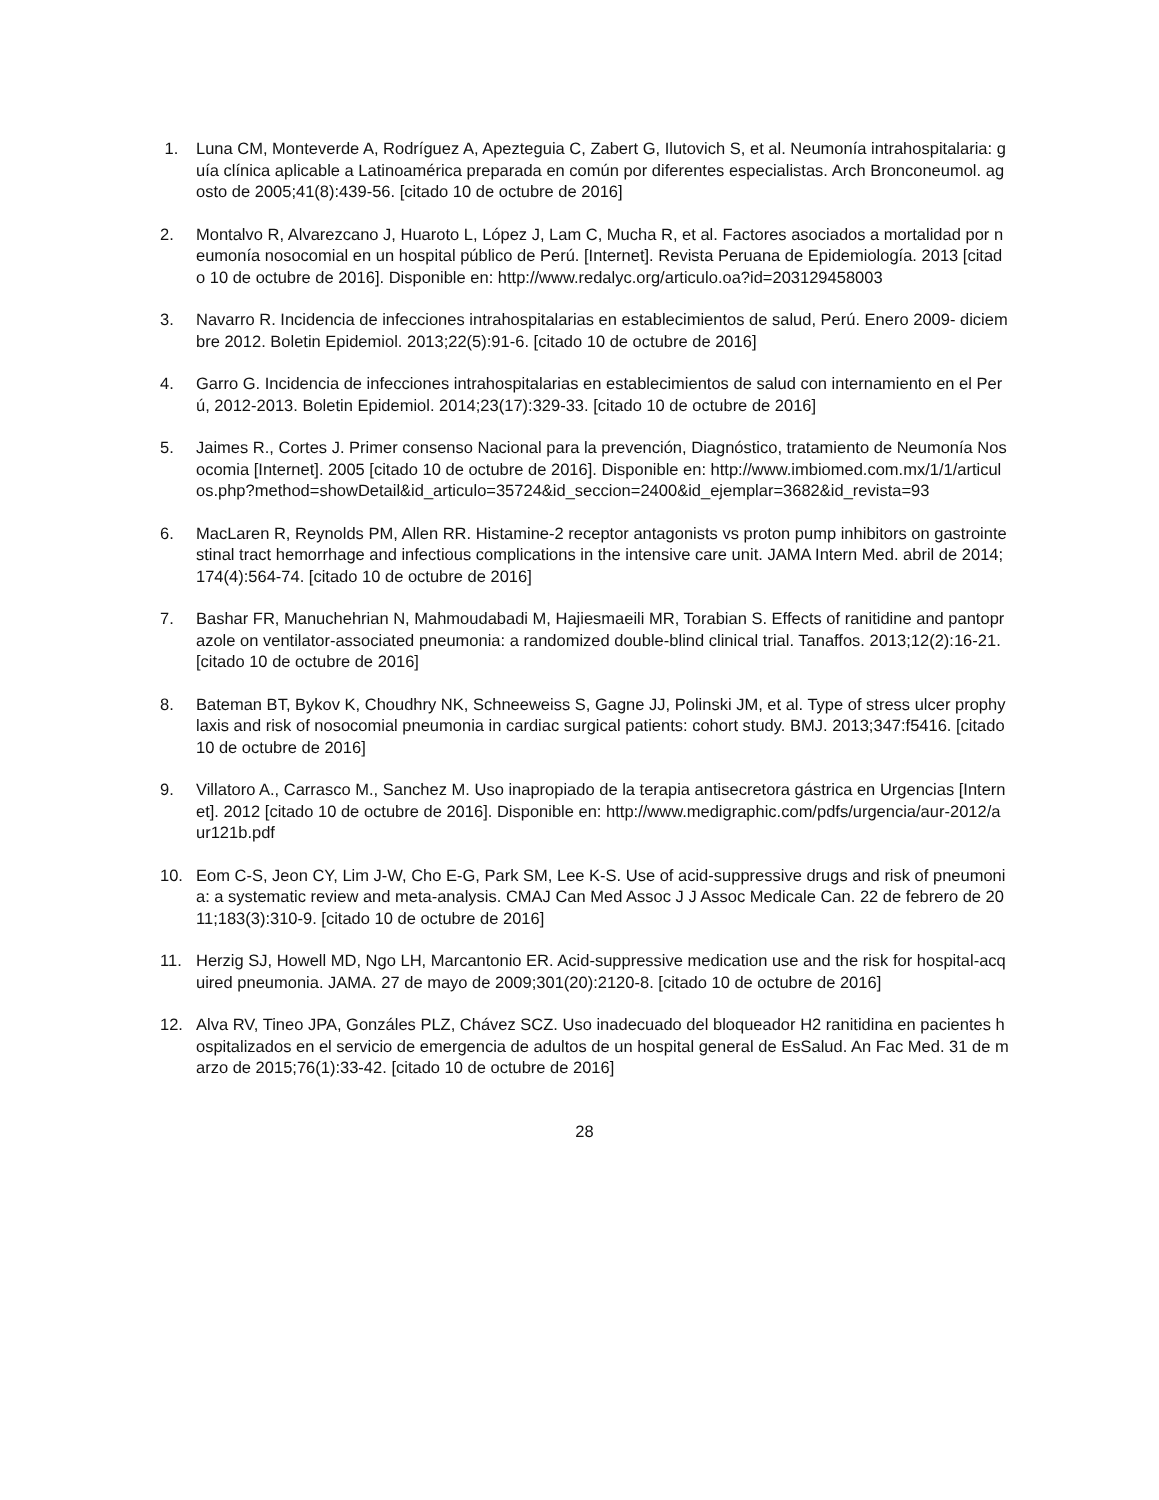1. Luna CM, Monteverde A, Rodríguez A, Apezteguia C, Zabert G, Ilutovich S, et al. Neumonía intrahospitalaria: guía clínica aplicable a Latinoamérica preparada en común por diferentes especialistas. Arch Bronconeumol. agosto de 2005;41(8):439-56. [citado 10 de octubre de 2016]
2. Montalvo R, Alvarezcano J, Huaroto L, López J, Lam C, Mucha R, et al. Factores asociados a mortalidad por neumonía nosocomial en un hospital público de Perú. [Internet]. Revista Peruana de Epidemiología. 2013 [citado 10 de octubre de 2016]. Disponible en: http://www.redalyc.org/articulo.oa?id=203129458003
3. Navarro R. Incidencia de infecciones intrahospitalarias en establecimientos de salud, Perú. Enero 2009- diciembre 2012. Boletin Epidemiol. 2013;22(5):91-6. [citado 10 de octubre de 2016]
4. Garro G. Incidencia de infecciones intrahospitalarias en establecimientos de salud con internamiento en el Perú, 2012-2013. Boletin Epidemiol. 2014;23(17):329-33. [citado 10 de octubre de 2016]
5. Jaimes R., Cortes J. Primer consenso Nacional para la prevención, Diagnóstico, tratamiento de Neumonía Nosocomia [Internet]. 2005 [citado 10 de octubre de 2016]. Disponible en: http://www.imbiomed.com.mx/1/1/articulos.php?method=showDetail&id_articulo=35724&id_seccion=2400&id_ejemplar=3682&id_revista=93
6. MacLaren R, Reynolds PM, Allen RR. Histamine-2 receptor antagonists vs proton pump inhibitors on gastrointestinal tract hemorrhage and infectious complications in the intensive care unit. JAMA Intern Med. abril de 2014;174(4):564-74. [citado 10 de octubre de 2016]
7. Bashar FR, Manuchehrian N, Mahmoudabadi M, Hajiesmaeili MR, Torabian S. Effects of ranitidine and pantoprazole on ventilator-associated pneumonia: a randomized double-blind clinical trial. Tanaffos. 2013;12(2):16-21. [citado 10 de octubre de 2016]
8. Bateman BT, Bykov K, Choudhry NK, Schneeweiss S, Gagne JJ, Polinski JM, et al. Type of stress ulcer prophylaxis and risk of nosocomial pneumonia in cardiac surgical patients: cohort study. BMJ. 2013;347:f5416. [citado 10 de octubre de 2016]
9. Villatoro A., Carrasco M., Sanchez M. Uso inapropiado de la terapia antisecretora gástrica en Urgencias [Internet]. 2012 [citado 10 de octubre de 2016]. Disponible en: http://www.medigraphic.com/pdfs/urgencia/aur-2012/aur121b.pdf
10. Eom C-S, Jeon CY, Lim J-W, Cho E-G, Park SM, Lee K-S. Use of acid-suppressive drugs and risk of pneumonia: a systematic review and meta-analysis. CMAJ Can Med Assoc J J Assoc Medicale Can. 22 de febrero de 2011;183(3):310-9. [citado 10 de octubre de 2016]
11. Herzig SJ, Howell MD, Ngo LH, Marcantonio ER. Acid-suppressive medication use and the risk for hospital-acquired pneumonia. JAMA. 27 de mayo de 2009;301(20):2120-8. [citado 10 de octubre de 2016]
12. Alva RV, Tineo JPA, Gonzáles PLZ, Chávez SCZ. Uso inadecuado del bloqueador H2 ranitidina en pacientes hospitalizados en el servicio de emergencia de adultos de un hospital general de EsSalud. An Fac Med. 31 de marzo de 2015;76(1):33-42. [citado 10 de octubre de 2016]
28